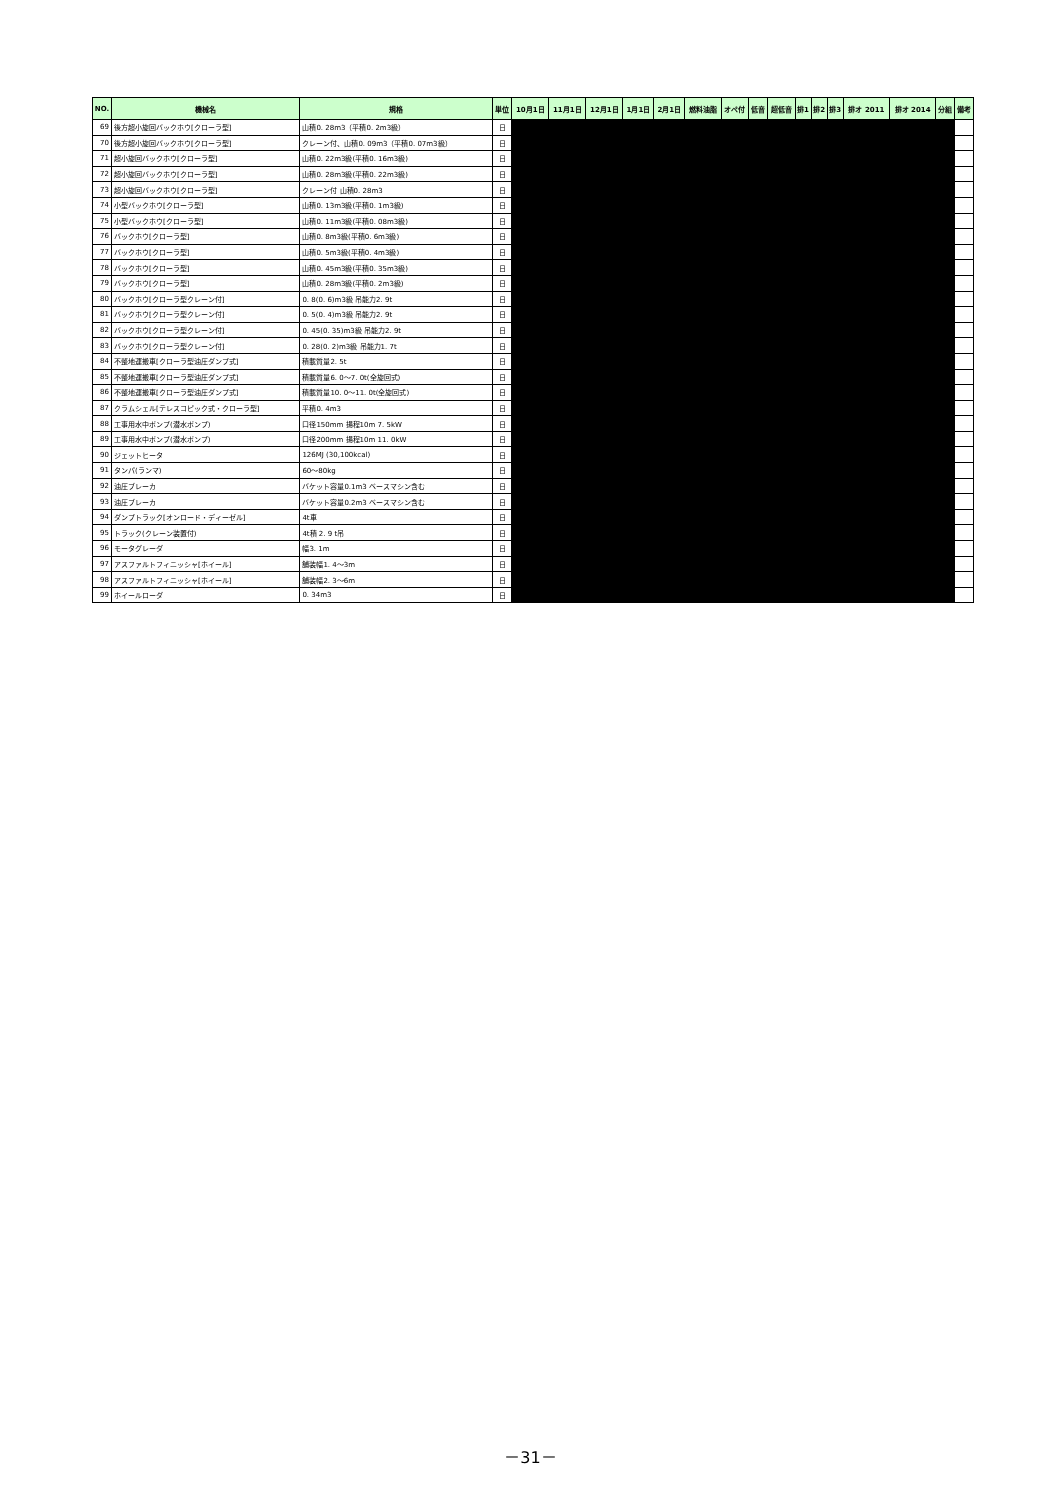| NO. | 機械名 | 規格 | 単位 | 10月1日 | 11月1日 | 12月1日 | 1月1日 | 2月1日 | 燃料油脂 | オペ付 | 低音 | 超低音 | 排1 | 排2 | 排3 | 排オ 2011 | 排オ 2014 | 分組 | 備考 |
| --- | --- | --- | --- | --- | --- | --- | --- | --- | --- | --- | --- | --- | --- | --- | --- | --- | --- | --- | --- |
| 69 | 後方超小旋回バックホウ[クローラ型] | 山積0. 28m3（平積0. 2m3級） | 日 | | | | | | | | | | | | | | | | |
| 70 | 後方超小旋回バックホウ[クローラ型] | クレーン付、山積0. 09m3（平積0. 07m3級） | 日 | | | | | | | | | | | | | | | | |
| 71 | 超小旋回バックホウ[クローラ型] | 山積0. 22m3級(平積0. 16m3級) | 日 | | | | | | | | | | | | | | | | |
| 72 | 超小旋回バックホウ[クローラ型] | 山積0. 28m3級(平積0. 22m3級) | 日 | | | | | | | | | | | | | | | | |
| 73 | 超小旋回バックホウ[クローラ型] | クレーン付 山積0. 28m3 | 日 | | | | | | | | | | | | | | | | |
| 74 | 小型バックホウ[クローラ型] | 山積0. 13m3級(平積0. 1m3級) | 日 | | | | | | | | | | | | | | | | |
| 75 | 小型バックホウ[クローラ型] | 山積0. 11m3級(平積0. 08m3級) | 日 | | | | | | | | | | | | | | | | |
| 76 | バックホウ[クローラ型] | 山積0. 8m3級(平積0. 6m3級) | 日 | | | | | | | | | | | | | | | | |
| 77 | バックホウ[クローラ型] | 山積0. 5m3級(平積0. 4m3級) | 日 | | | | | | | | | | | | | | | | |
| 78 | バックホウ[クローラ型] | 山積0. 45m3級(平積0. 35m3級) | 日 | | | | | | | | | | | | | | | | |
| 79 | バックホウ[クローラ型] | 山積0. 28m3級(平積0. 2m3級) | 日 | | | | | | | | | | | | | | | | |
| 80 | バックホウ[クローラ型クレーン付] | 0. 8(0. 6)m3級 吊能力2. 9t | 日 | | | | | | | | | | | | | | | | |
| 81 | バックホウ[クローラ型クレーン付] | 0. 5(0. 4)m3級 吊能力2. 9t | 日 | | | | | | | | | | | | | | | | |
| 82 | バックホウ[クローラ型クレーン付] | 0. 45(0. 35)m3級 吊能力2. 9t | 日 | | | | | | | | | | | | | | | | |
| 83 | バックホウ[クローラ型クレーン付] | 0. 28(0. 2)m3級 吊能力1. 7t | 日 | | | | | | | | | | | | | | | | |
| 84 | 不整地運搬車[クローラ型油圧ダンプ式] | 積載質量2. 5t | 日 | | | | | | | | | | | | | | | | |
| 85 | 不整地運搬車[クローラ型油圧ダンプ式] | 積載質量6. 0～7. 0t(全旋回式) | 日 | | | | | | | | | | | | | | | | |
| 86 | 不整地運搬車[クローラ型油圧ダンプ式] | 積載質量10. 0～11. 0t(全旋回式) | 日 | | | | | | | | | | | | | | | | |
| 87 | クラムシェル[テレスコピック式・クローラ型] | 平積0. 4m3 | 日 | | | | | | | | | | | | | | | | |
| 88 | 工事用水中ポンプ(潜水ポンプ) | 口径150mm 揚程10m 7. 5kW | 日 | | | | | | | | | | | | | | | | |
| 89 | 工事用水中ポンプ(潜水ポンプ) | 口径200mm 揚程10m 11. 0kW | 日 | | | | | | | | | | | | | | | | |
| 90 | ジェットヒータ | 126MJ (30,100kcal) | 日 | | | | | | | | | | | | | | | | |
| 91 | タンパ(ランマ) | 60～80kg | 日 | | | | | | | | | | | | | | | | |
| 92 | 油圧ブレーカ | バケット容量0.1m3 ベースマシン含む | 日 | | | | | | | | | | | | | | | | |
| 93 | 油圧ブレーカ | バケット容量0.2m3 ベースマシン含む | 日 | | | | | | | | | | | | | | | | |
| 94 | ダンプトラック[オンロード・ディーゼル] | 4t車 | 日 | | | | | | | | | | | | | | | | |
| 95 | トラック(クレーン装置付) | 4t積 2. 9 t吊 | 日 | | | | | | | | | | | | | | | | |
| 96 | モータグレーダ | 幅3. 1m | 日 | | | | | | | | | | | | | | | | |
| 97 | アスファルトフィニッシャ[ホイール] | 舗装幅1. 4～3m | 日 | | | | | | | | | | | | | | | | |
| 98 | アスファルトフィニッシャ[ホイール] | 舗装幅2. 3～6m | 日 | | | | | | | | | | | | | | | | |
| 99 | ホイールローダ | 0. 34m3 | 日 | | | | | | | | | | | | | | | | |
－31－